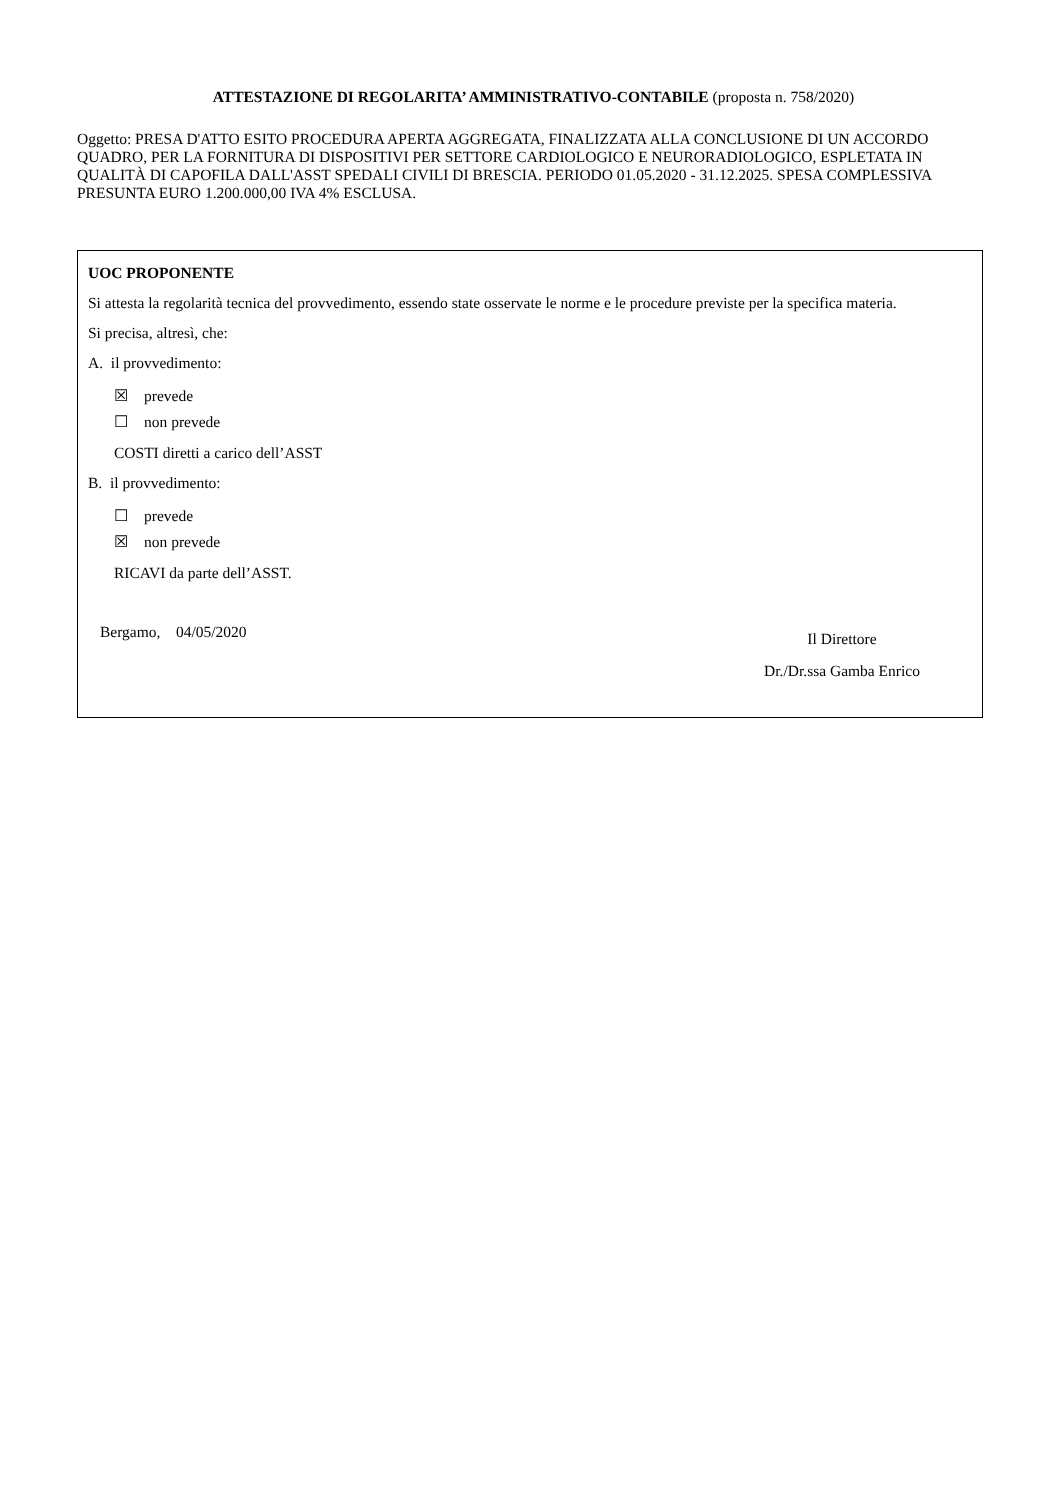ATTESTAZIONE DI REGOLARITA’ AMMINISTRATIVO-CONTABILE (proposta n. 758/2020)
Oggetto: PRESA D'ATTO ESITO PROCEDURA APERTA AGGREGATA, FINALIZZATA ALLA CONCLUSIONE DI UN ACCORDO QUADRO, PER LA FORNITURA DI DISPOSITIVI PER SETTORE CARDIOLOGICO E NEURORADIOLOGICO, ESPLETATA IN QUALITÀ DI CAPOFILA DALL'ASST SPEDALI CIVILI DI BRESCIA. PERIODO 01.05.2020 - 31.12.2025. SPESA COMPLESSIVA PRESUNTA EURO 1.200.000,00 IVA 4% ESCLUSA.
UOC PROPONENTE
Si attesta la regolarità tecnica del provvedimento, essendo state osservate le norme e le procedure previste per la specifica materia.
Si precisa, altresì, che:
A. il provvedimento:
☒ prevede
☐ non prevede
COSTI diretti a carico dell’ASST
B. il provvedimento:
☐ prevede
☒ non prevede
RICAVI da parte dell’ASST.
Bergamo, 04/05/2020
Il Direttore
Dr./Dr.ssa Gamba Enrico